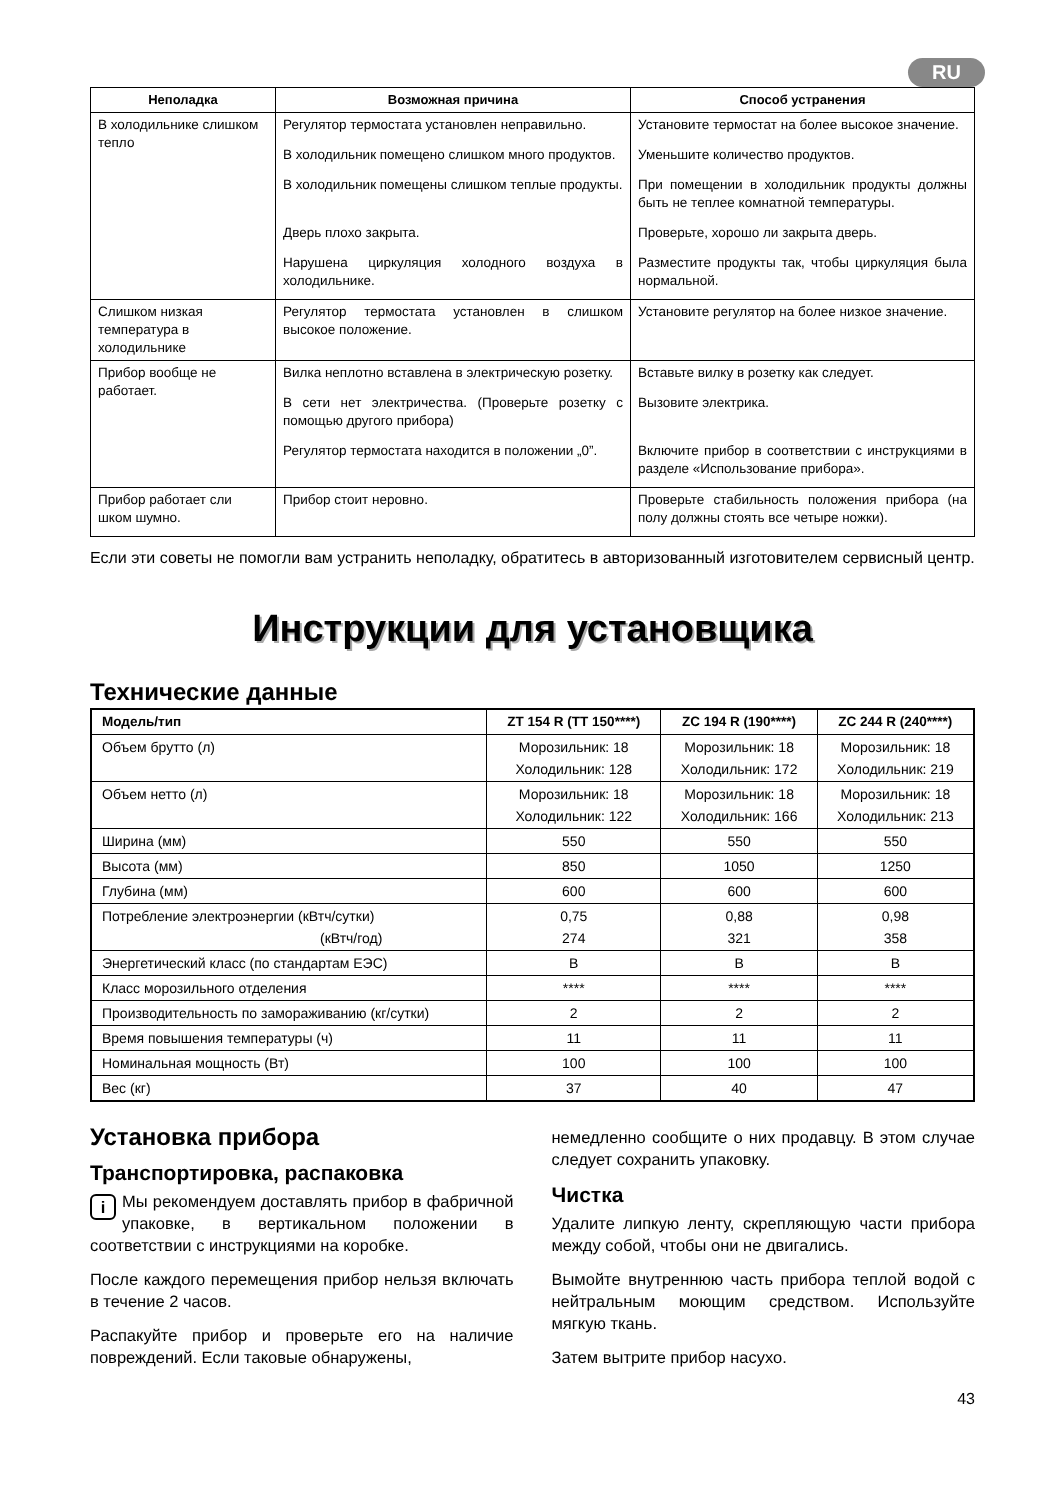RU
| Неполадка | Возможная причина | Способ устранения |
| --- | --- | --- |
| В холодильнике слишком тепло | Регулятор термостата установлен неправильно. | Установите термостат на более высокое значение. |
| | В холодильник помещено слишком много продуктов. | Уменьшите количество продуктов. |
| | В холодильник помещены слишком теплые продукты. | При помещении в холодильник продукты должны быть не теплее комнатной температуры. |
| | Дверь плохо закрыта. | Проверьте, хорошо ли закрыта дверь. |
| | Нарушена циркуляция холодного воздуха в холодильнике. | Разместите продукты так, чтобы циркуляция была нормальной. |
| Слишком низкая температура в холодильнике | Регулятор термостата установлен в слишком высокое положение. | Установите регулятор на более низкое значение. |
| Прибор вообще не работает. | Вилка неплотно вставлена в электрическую розетку. | Вставьте вилку в розетку как следует. |
| | В сети нет электричества. (Проверьте розетку с помощью другого прибора) | Вызовите электрика. |
| | Регулятор термостата находится в положении „0”. | Включите прибор в соответствии с инструкциями в разделе «Использование прибора». |
| Прибор работает сли шком шумно. | Прибор стоит неровно. | Проверьте стабильность положения прибора (на полу должны стоять все четыре ножки). |
Если эти советы не помогли вам устранить неполадку, обратитесь в авторизованный изготовителем сервисный центр.
Инструкции для установщика
Технические данные
| Модель/тип | ZT 154 R (TT 150****) | ZC 194 R (190****) | ZC 244 R (240****) |
| --- | --- | --- | --- |
| Объем брутто (л) | Морозильник: 18 Холодильник: 128 | Морозильник: 18 Холодильник: 172 | Морозильник: 18 Холодильник: 219 |
| Объем нетто (л) | Морозильник: 18 Холодильник: 122 | Морозильник: 18 Холодильник: 166 | Морозильник: 18 Холодильник: 213 |
| Ширина (мм) | 550 | 550 | 550 |
| Высота (мм) | 850 | 1050 | 1250 |
| Глубина (мм) | 600 | 600 | 600 |
| Потребление электроэнергии (кВтч/сутки) (кВтч/год) | 0,75 274 | 0,88 321 | 0,98 358 |
| Энергетический класс (по стандартам ЕЭС) | B | B | B |
| Класс морозильного отделения | **** | **** | **** |
| Производительность по замораживанию (кг/сутки) | 2 | 2 | 2 |
| Время повышения температуры (ч) | 11 | 11 | 11 |
| Номинальная мощность (Вт) | 100 | 100 | 100 |
| Вес (кг) | 37 | 40 | 47 |
Установка прибора
Транспортировка, распаковка
i Мы рекомендуем доставлять прибор в фабричной упаковке, в вертикальном положении в соответствии с инструкциями на коробке.
После каждого перемещения прибор нельзя включать в течение 2 часов.
Распакуйте прибор и проверьте его на наличие повреждений. Если таковые обнаружены,
немедленно сообщите о них продавцу. В этом случае следует сохранить упаковку.
Чистка
Удалите липкую ленту, скрепляющую части прибора между собой, чтобы они не двигались.
Вымойте внутреннюю часть прибора теплой водой с нейтральным моющим средством. Используйте мягкую ткань.
Затем вытрите прибор насухо.
43